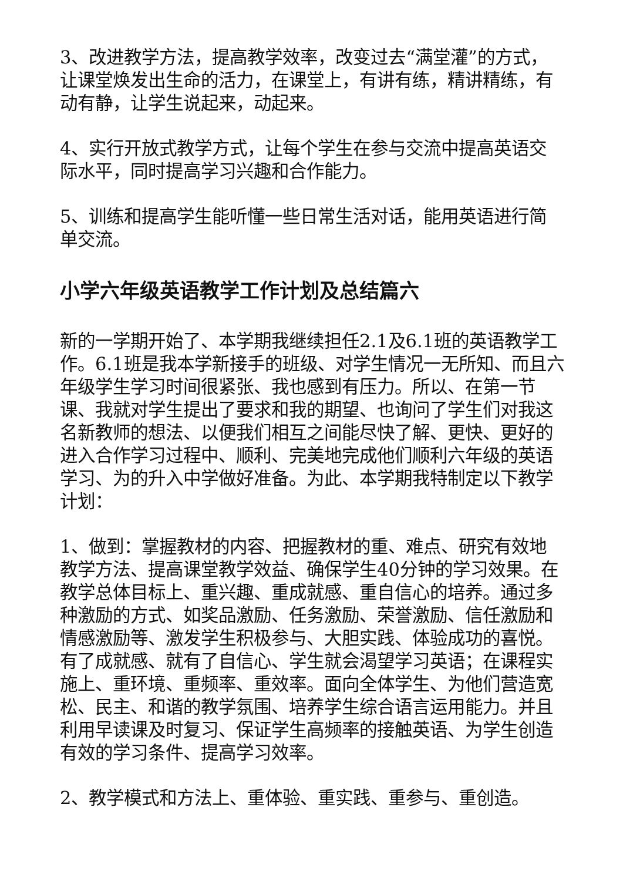3、改进教学方法，提高教学效率，改变过去“满堂灌”的方式，让课堂焕发出生命的活力，在课堂上，有讲有练，精讲精练，有动有静，让学生说起来，动起来。
4、实行开放式教学方式，让每个学生在参与交流中提高英语交际水平，同时提高学习兴趣和合作能力。
5、训练和提高学生能听懂一些日常生活对话，能用英语进行简单交流。
小学六年级英语教学工作计划及总结篇六
新的一学期开始了、本学期我继续担任2.1及6.1班的英语教学工作。6.1班是我本学新接手的班级、对学生情况一无所知、而且六年级学生学习时间很紧张、我也感到有压力。所以、在第一节课、我就对学生提出了要求和我的期望、也询问了学生们对我这名新教师的想法、以便我们相互之间能尽快了解、更快、更好的进入合作学习过程中、顺利、完美地完成他们顺利六年级的英语学习、为的升入中学做好准备。为此、本学期我特制定以下教学计划：
1、做到：掌握教材的内容、把握教材的重、难点、研究有效地教学方法、提高课堂教学效益、确保学生40分钟的学习效果。在教学总体目标上、重兴趣、重成就感、重自信心的培养。通过多种激励的方式、如奖品激励、任务激励、荣誉激励、信任激励和情感激励等、激发学生积极参与、大胆实践、体验成功的喜悦。有了成就感、就有了自信心、学生就会渴望学习英语；在课程实施上、重环境、重频率、重效率。面向全体学生、为他们营造宽松、民主、和谐的教学氛围、培养学生综合语言运用能力。并且利用早读课及时复习、保证学生高频率的接触英语、为学生创造有效的学习条件、提高学习效率。
2、教学模式和方法上、重体验、重实践、重参与、重创造。